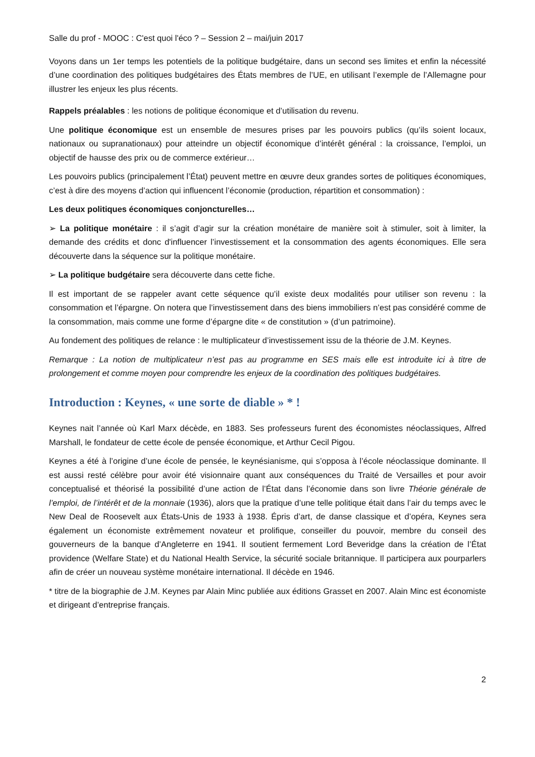Salle du prof - MOOC : C'est quoi l'éco ? – Session 2 – mai/juin 2017
Voyons dans un 1er temps les potentiels de la politique budgétaire, dans un second ses limites et enfin la nécessité d’une coordination des politiques budgétaires des États membres de l’UE, en utilisant l’exemple de l’Allemagne pour illustrer les enjeux les plus récents.
Rappels préalables : les notions de politique économique et d’utilisation du revenu.
Une politique économique est un ensemble de mesures prises par les pouvoirs publics (qu’ils soient locaux, nationaux ou supranationaux) pour atteindre un objectif économique d’intérêt général : la croissance, l’emploi, un objectif de hausse des prix ou de commerce extérieur…
Les pouvoirs publics (principalement l’État) peuvent mettre en œuvre deux grandes sortes de politiques économiques, c’est à dire des moyens d’action qui influencent l’économie (production, répartition et consommation) :
Les deux politiques économiques conjoncturelles…
➢ La politique monétaire : il s’agit d’agir sur la création monétaire de manière soit à stimuler, soit à limiter, la demande des crédits et donc d'influencer l’investissement et la consommation des agents économiques. Elle sera découverte dans la séquence sur la politique monétaire.
➢ La politique budgétaire sera découverte dans cette fiche.
Il est important de se rappeler avant cette séquence qu’il existe deux modalités pour utiliser son revenu : la consommation et l’épargne. On notera que l’investissement dans des biens immobiliers n’est pas considéré comme de la consommation, mais comme une forme d’épargne dite « de constitution » (d’un patrimoine).
Au fondement des politiques de relance : le multiplicateur d’investissement issu de la théorie de J.M. Keynes.
Remarque : La notion de multiplicateur n’est pas au programme en SES mais elle est introduite ici à titre de prolongement et comme moyen pour comprendre les enjeux de la coordination des politiques budgétaires.
Introduction : Keynes, « une sorte de diable » * !
Keynes nait l’année où Karl Marx décède, en 1883. Ses professeurs furent des économistes néoclassiques, Alfred Marshall, le fondateur de cette école de pensée économique, et Arthur Cecil Pigou.
Keynes a été à l’origine d’une école de pensée, le keynésianisme, qui s’opposa à l’école néoclassique dominante. Il est aussi resté célèbre pour avoir été visionnaire quant aux conséquences du Traité de Versailles et pour avoir conceptualisé et théorisé la possibilité d’une action de l’État dans l’économie dans son livre Théorie générale de l’emploi, de l’intérêt et de la monnaie (1936), alors que la pratique d’une telle politique était dans l’air du temps avec le New Deal de Roosevelt aux États-Unis de 1933 à 1938. Épris d’art, de danse classique et d’opéra, Keynes sera également un économiste extrêmement novateur et prolifique, conseiller du pouvoir, membre du conseil des gouverneurs de la banque d’Angleterre en 1941. Il soutient fermement Lord Beveridge dans la création de l’État providence (Welfare State) et du National Health Service, la sécurité sociale britannique. Il participera aux pourparlers afin de créer un nouveau système monétaire international. Il décède en 1946.
* titre de la biographie de J.M. Keynes par Alain Minc publiée aux éditions Grasset en 2007. Alain Minc est économiste et dirigeant d’entreprise français.
2